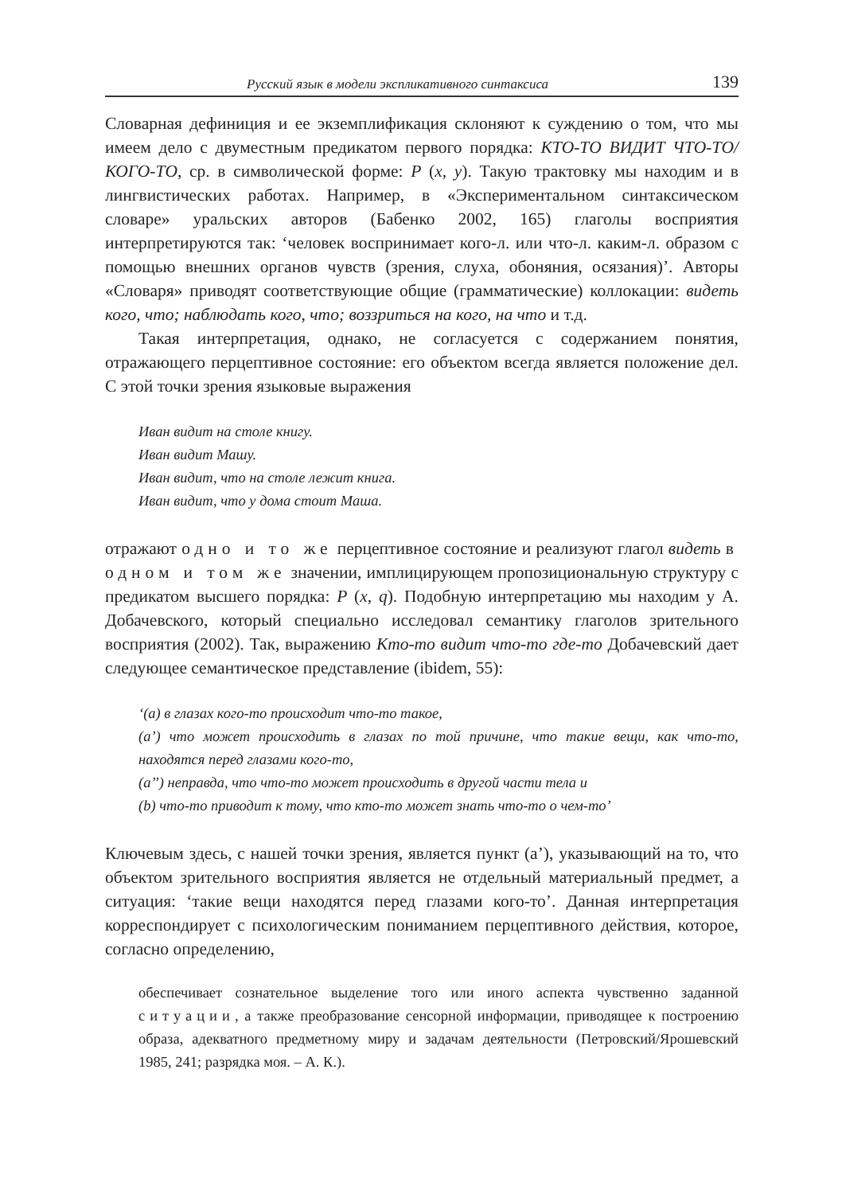Русский язык в модели экспликативного синтаксиса 139
Словарная дефиниция и ее экземплификация склоняют к суждению о том, что мы имеем дело с двуместным предикатом первого порядка: КТО-ТО ВИДИТ ЧТО-ТО/КОГО-ТО, ср. в символической форме: P (x, y). Такую трактовку мы находим и в лингвистических работах. Например, в «Экспериментальном синтаксическом словаре» уральских авторов (Бабенко 2002, 165) глаголы восприятия интерпретируются так: ‘человек воспринимает кого-л. или что-л. каким-л. образом с помощью внешних органов чувств (зрения, слуха, обоняния, осязания)’. Авторы «Словаря» приводят соответствующие общие (грамматические) коллокации: видеть кого, что; наблюдать кого, что; воззриться на кого, на что и т.д.
Такая интерпретация, однако, не согласуется с содержанием понятия, отражающего перцептивное состояние: его объектом всегда является положение дел. С этой точки зрения языковые выражения
Иван видит на столе книгу.
Иван видит Машу.
Иван видит, что на столе лежит книга.
Иван видит, что у дома стоит Маша.
отражают одно и то же перцептивное состояние и реализуют глагол видеть в одном и том же значении, имплицирующем пропозициональную структуру с предикатом высшего порядка: P (x, q). Подобную интерпретацию мы находим у А. Добачевского, который специально исследовал семантику глаголов зрительного восприятия (2002). Так, выражению Кто-то видит что-то где-то Добачевский дает следующее семантическое представление (ibidem, 55):
‘(a) в глазах кого-то происходит что-то такое,
(a’) что может происходить в глазах по той причине, что такие вещи, как что-то, находятся перед глазами кого-то,
(a’’) неправда, что что-то может происходить в другой части тела и
(b) что-то приводит к тому, что кто-то может знать что-то о чем-то’
Ключевым здесь, с нашей точки зрения, является пункт (a’), указывающий на то, что объектом зрительного восприятия является не отдельный материальный предмет, а ситуация: ‘такие вещи находятся перед глазами кого-то’. Данная интерпретация корреспондирует с психологическим пониманием перцептивного действия, которое, согласно определению,
обеспечивает сознательное выделение того или иного аспекта чувственно заданной ситуации, а также преобразование сенсорной информации, приводящее к построению образа, адекватного предметному миру и задачам деятельности (Петровский/Ярошевский 1985, 241; разрядка моя. – А. К.).